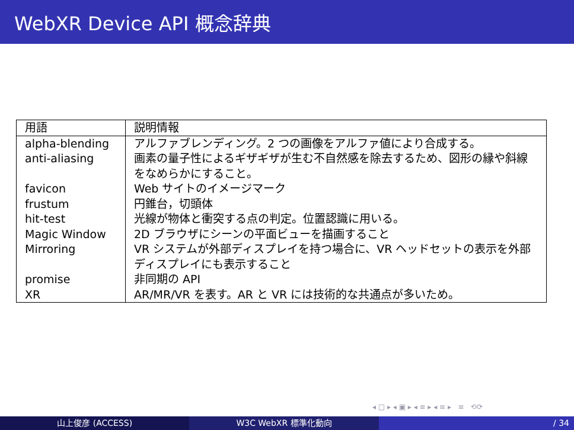WebXR Device API 概念辞典
| 用語 | 説明情報 |
| --- | --- |
| alpha-blending | アルファブレンディング。2 つの画像をアルファ値により合成する。 |
| anti-aliasing | 画素の量子性によるギザギザが生む不自然感を除去するため、図形の縁や斜線をなめらかにすること。 |
| favicon | Web サイトのイメージマーク |
| frustum | 円錐台，切頭体 |
| hit-test | 光線が物体と衝突する点の判定。位置認識に用いる。 |
| Magic Window | 2D ブラウザにシーンの平面ビューを描画すること |
| Mirroring | VR システムが外部ディスプレイを持つ場合に、VR ヘッドセットの表示を外部ディスプレイにも表示すること |
| promise | 非同期の API |
| XR | AR/MR/VR を表す。AR と VR には技術的な共通点が多いため。 |
◂ □ ▸ ◂ ▣ ▸ ◂ ≡ ▸ ◂ ≡ ▸ ≡ ⟲⟳
山上俊彦 (ACCESS) W3C WebXR 標準化動向 / 34